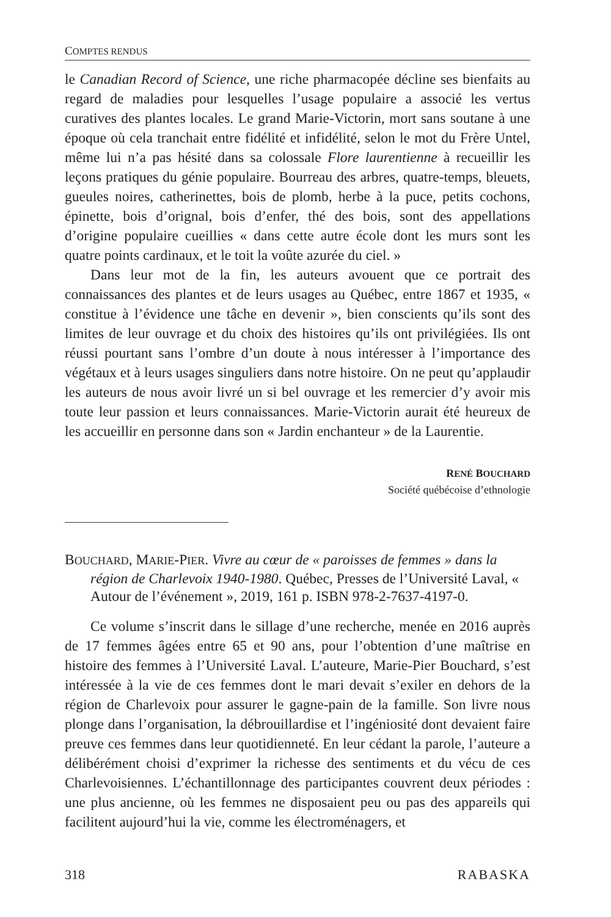COMPTES RENDUS
le Canadian Record of Science, une riche pharmacopée décline ses bienfaits au regard de maladies pour lesquelles l’usage populaire a associé les vertus curatives des plantes locales. Le grand Marie-Victorin, mort sans soutane à une époque où cela tranchait entre fidélité et infidélité, selon le mot du Frère Untel, même lui n’a pas hésité dans sa colossale Flore laurentienne à recueillir les leçons pratiques du génie populaire. Bourreau des arbres, quatre-temps, bleuets, gueules noires, catherinettes, bois de plomb, herbe à la puce, petits cochons, épinette, bois d’orignal, bois d’enfer, thé des bois, sont des appellations d’origine populaire cueillies « dans cette autre école dont les murs sont les quatre points cardinaux, et le toit la voûte azurée du ciel. »
Dans leur mot de la fin, les auteurs avouent que ce portrait des connaissances des plantes et de leurs usages au Québec, entre 1867 et 1935, « constitue à l’évidence une tâche en devenir », bien conscients qu’ils sont des limites de leur ouvrage et du choix des histoires qu’ils ont privilégiées. Ils ont réussi pourtant sans l’ombre d’un doute à nous intéresser à l’importance des végétaux et à leurs usages singuliers dans notre histoire. On ne peut qu’applaudir les auteurs de nous avoir livré un si bel ouvrage et les remercier d’y avoir mis toute leur passion et leurs connaissances. Marie-Victorin aurait été heureux de les accueillir en personne dans son « Jardin enchanteur » de la Laurentie.
RENÉ BOUCHARD
Société québécoise d’ethnologie
BOUCHARD, MARIE-PIER. Vivre au cœur de « paroisses de femmes » dans la région de Charlevoix 1940-1980. Québec, Presses de l’Université Laval, « Autour de l’événement », 2019, 161 p. ISBN 978-2-7637-4197-0.
Ce volume s’inscrit dans le sillage d’une recherche, menée en 2016 auprès de 17 femmes âgées entre 65 et 90 ans, pour l’obtention d’une maîtrise en histoire des femmes à l’Université Laval. L’auteure, Marie-Pier Bouchard, s’est intéressée à la vie de ces femmes dont le mari devait s’exiler en dehors de la région de Charlevoix pour assurer le gagne-pain de la famille. Son livre nous plonge dans l’organisation, la débrouillardise et l’ingéniosité dont devaient faire preuve ces femmes dans leur quotidienneté. En leur cédant la parole, l’auteure a délibérément choisi d’exprimer la richesse des sentiments et du vécu de ces Charlevoisiennes. L’échantillonnage des participantes couvrent deux périodes : une plus ancienne, où les femmes ne disposaient peu ou pas des appareils qui facilitent aujourd’hui la vie, comme les électroménagers, et
318 RABASKA